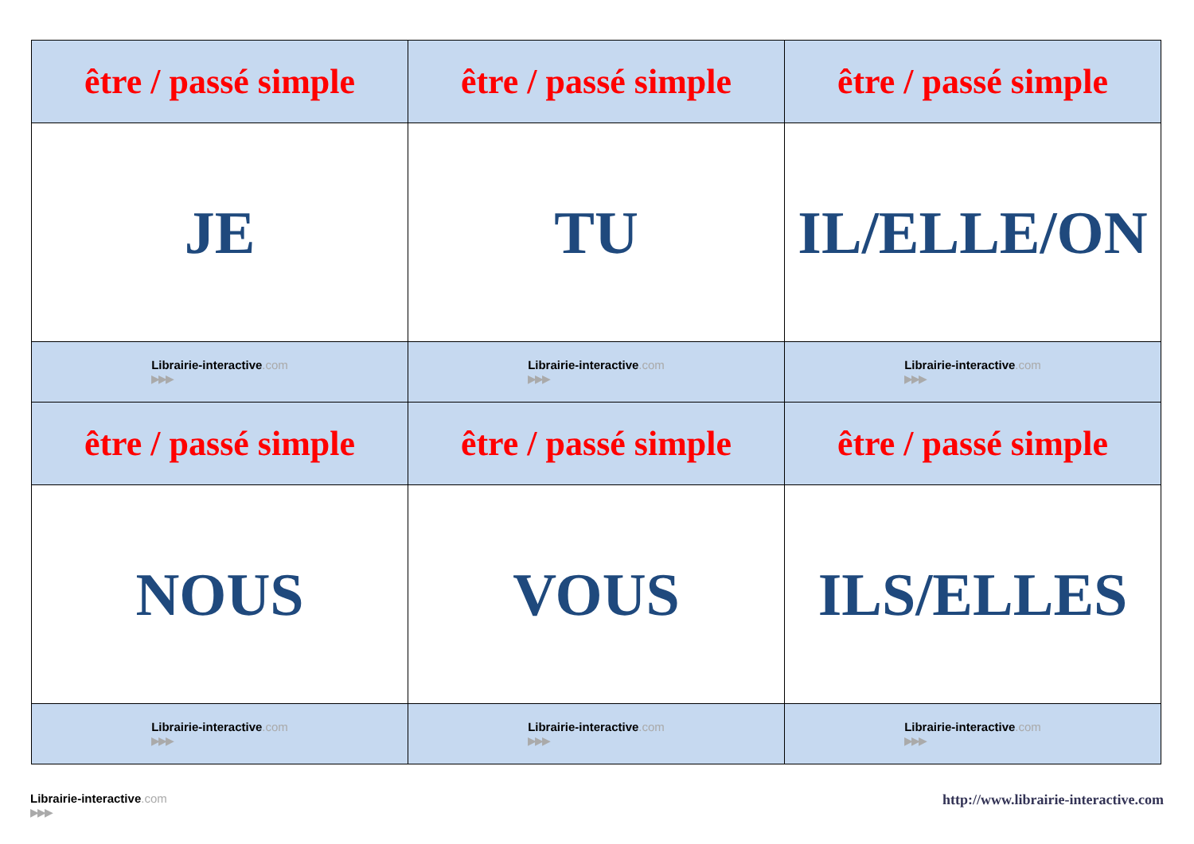| être / passé simple | être / passé simple | être / passé simple |
| JE | TU | IL/ELLE/ON |
| Librairie-interactive .com ▶▶▶ | Librairie-interactive .com ▶▶▶ | Librairie-interactive .com ▶▶▶ |
| être / passé simple | être / passé simple | être / passé simple |
| NOUS | VOUS | ILS/ELLES |
| Librairie-interactive .com ▶▶▶ | Librairie-interactive .com ▶▶▶ | Librairie-interactive .com ▶▶▶ |
Librairie-interactive.com
▶▶▶
http://www.librairie-interactive.com